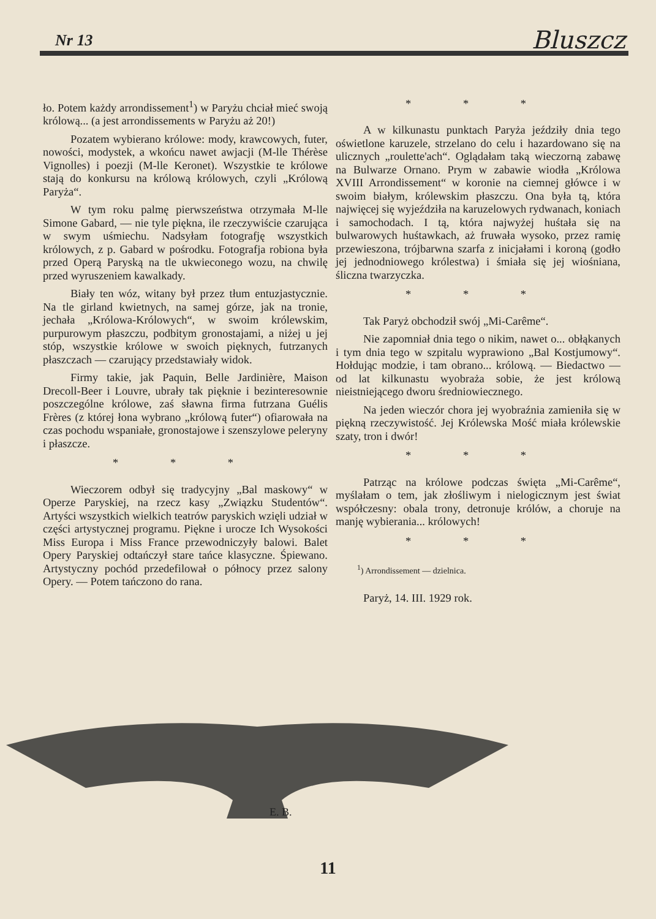Nr 13 Bluszcz
ło. Potem każdy arrondissement<sup>1</sup>) w Paryżu chciał mieć swoją królową... (a jest arrondissements w Paryżu aż 20!)
Pozatem wybierano królowe: mody, krawcowych, futer, nowości, modystek, a wkońcu nawet awjacji (M-lle Thérèse Vignolles) i poezji (M-lle Keronet). Wszystkie te królowe stają do konkursu na królową królowych, czyli „Królową Paryża“.
W tym roku palmę pierwszeństwa otrzymała M-lle Simone Gabard, — nie tyle piękna, ile rzeczywiście czarująca w swym uśmiechu. Nadsyłam fotografję wszystkich królowych, z p. Gabard w pośrodku. Fotografja robiona była przed Operą Paryską na tle ukwieconego wozu, na chwilę przed wyruszeniem kawalkady.
Biały ten wóz, witany był przez tłum entuzjastycznie. Na tle girland kwietnych, na samej górze, jak na tronie, jechała „Królowa-Królowych“, w swoim królewskim, purpurowym płaszczu, podbitym gronostajami, a niżej u jej stóp, wszystkie królowe w swoich pięknych, futrzanych płaszczach — czarujący przedstawiały widok.
Firmy takie, jak Paquin, Belle Jardinière, Maison Drecoll-Beer i Louvre, ubrały tak pięknie i bezinteresownie poszczególne królowe, zaś sławna firma futrzana Guélis Frères (z której łona wybrano „królową futer“) ofiarowała na czas pochodu wspaniałe, gronostajowe i szenszylowe peleryny i płaszcze.
* * *
Wieczorem odbył się tradycyjny „Bal maskowy“ w Operze Paryskiej, na rzecz kasy „Związku Studentów“. Artyści wszystkich wielkich teatrów paryskich wzięli udział w części artystycznej programu. Piękne i urocze Ich Wysokości Miss Europa i Miss France przewodniczyły balowi. Balet Opery Paryskiej odtańczył stare tańce klasyczne. Śpiewano. Artystyczny pochód przedefilował o północy przez salony Opery. — Potem tańczono do rana.
* * *
A w kilkunastu punktach Paryża jeździły dnia tego oświetlone karuzele, strzelano do celu i hazardowano się na ulicznych „roulette'ach“. Oglądałam taką wieczorną zabawę na Bulwarze Ornano. Prym w zabawie wiodła „Królowa XVIII Arrondissement“ w koronie na ciemnej główce i w swoim białym, królewskim płaszczu. Ona była tą, która najwięcej się wyjeździła na karuzelowych rydwanach, koniach i samochodach. I tą, która najwyżej huśtała się na bulwarowych huśtawkach, aż fruwała wysoko, przez ramię przewieszona, trójbarwna szarfa z inicjałami i koroną (godło jej jednodniowego królestwa) i śmiała się jej wiośniana, śliczna twarzyczka.
* * *
Tak Paryż obchodził swój „Mi-Carême“.
Nie zapomniał dnia tego o nikim, nawet o... obłąkanych i tym dnia tego w szpitalu wyprawiono „Bal Kostjumowy“. Hołdując modzie, i tam obrano... królową. — Biedactwo — od lat kilkunastu wyobraża sobie, że jest królową nieistniejącego dworu średniowiecznego.
Na jeden wieczór chora jej wyobraźnia zamieniła się w piękną rzeczywistość. Jej Królewska Mość miała królewskie szaty, tron i dwór!
* * *
Patrząc na królowe podczas święta „Mi-Carême“, myślałam o tem, jak złośliwym i nielogicznym jest świat współczesny: obala trony, detronuje królów, a choruje na manję wybierania... królowych!
* * *
<sup>1</sup>) Arrondissement — dzielnica.
Paryż, 14. III. 1929 rok.
E. B.
11